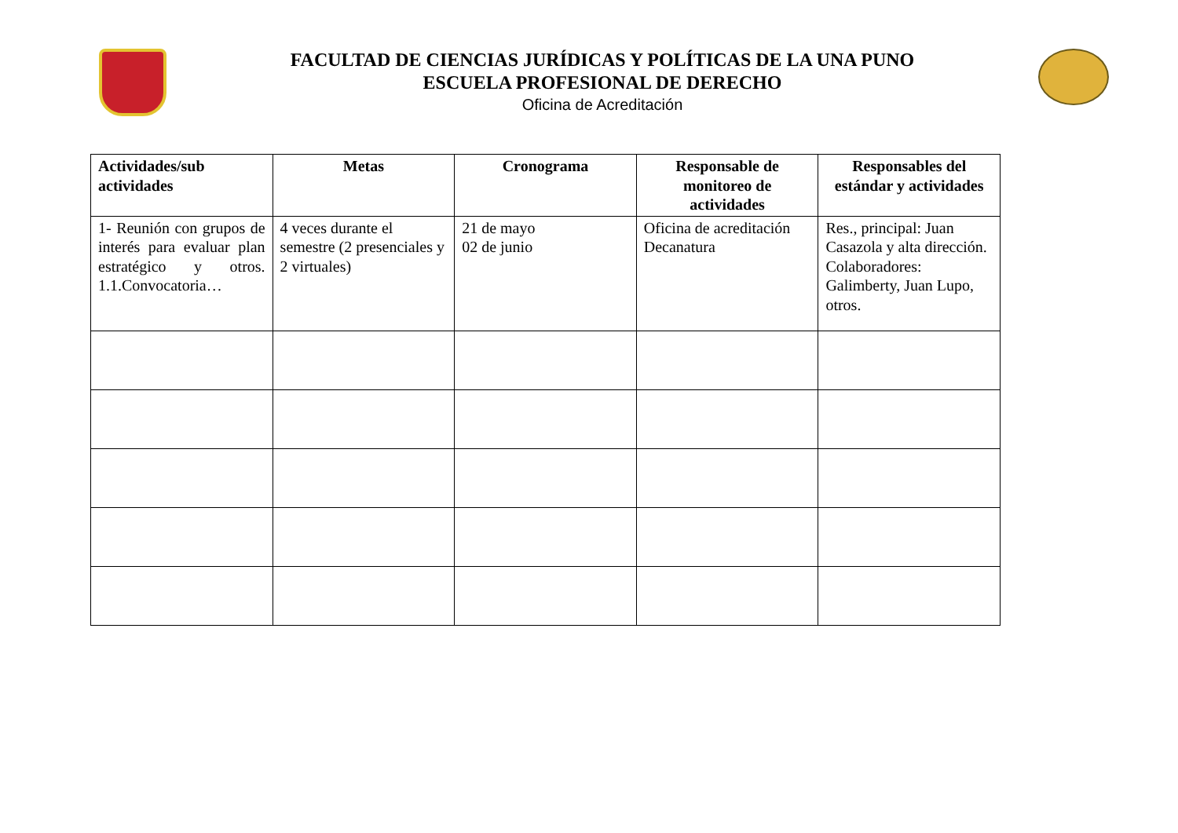FACULTAD DE CIENCIAS JURÍDICAS Y POLÍTICAS DE LA UNA PUNO
ESCUELA PROFESIONAL DE DERECHO
Oficina de Acreditación
| Actividades/sub actividades | Metas | Cronograma | Responsable de monitoreo de actividades | Responsables del estándar y actividades |
| --- | --- | --- | --- | --- |
| 1- Reunión con grupos de interés para evaluar plan estratégico y otros. 1.1.Convocatoria… | 4 veces durante el semestre (2 presenciales y 2 virtuales) | 21 de mayo 02 de junio | Oficina de acreditación Decanatura | Res., principal: Juan Casazola y alta dirección. Colaboradores: Galimberty, Juan Lupo, otros. |